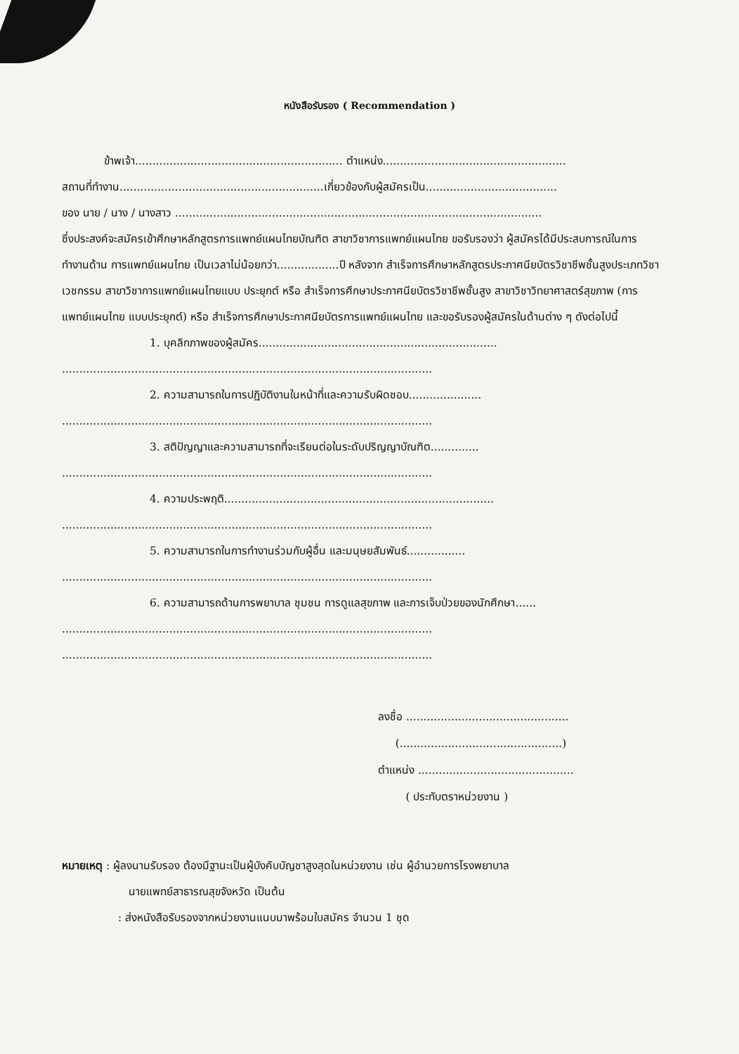หนังสือรับรอง ( Recommendation )
ข้าพเจ้า............................................................ ตำแหน่ง.....................................................
สถานที่ทำงาน...........................................................เกี่ยวข้องกับผู้สมัครเป็น......................................
ของ นาย / นาง / นางสาว ..........................................................................................................
ซึ่งประสงค์จะสมัครเข้าศึกษาหลักสูตรการแพทย์แผนไทยบัณฑิต สาขาวิชาการแพทย์แผนไทย ขอรับรองว่า ผู้สมัครได้มีประสบการณ์ในการทำงานด้าน การแพทย์แผนไทย เป็นเวลาไม่น้อยกว่า..................ปี หลังจาก สำเร็จการศึกษาหลักสูตรประกาศนียบัตรวิชาชีพชั้นสูงประเภทวิชาเวชกรรม สาขาวิชาการแพทย์แผนไทยแบบ ประยุกต์ หรือ สำเร็จการศึกษาประกาศนียบัตรวิชาชีพชั้นสูง สาขาวิชาวิทยาศาสตร์สุขภาพ (การแพทย์แผนไทย แบบประยุกต์) หรือ สำเร็จการศึกษาประกาศนียบัตรการแพทย์แผนไทย และขอรับรองผู้สมัครในด้านต่าง ๆ ดังต่อไปนี้
1. บุคลิกภาพของผู้สมัคร.....................................................................
...........................................................................................................
2. ความสามารถในการปฏิบัติงานในหน้าที่และความรับผิดชอบ.....................
...........................................................................................................
3. สติปัญญาและความสามารถที่จะเรียนต่อในระดับปริญญาบัณฑิต..............
...........................................................................................................
4. ความประพฤติ..............................................................................
...........................................................................................................
5. ความสามารถในการทำงานร่วมกับผู้อื่น และมนุษยสัมพันธ์.................
...........................................................................................................
6. ความสามารถด้านการพยาบาล ชุมชน การดูแลสุขภาพ และการเจ็บป่วยของนักศึกษา......
...........................................................................................................
...........................................................................................................
ลงชื่อ ...............................................
(...............................................)
ตำแหน่ง .............................................
( ประทับตราหน่วยงาน )
หมายเหตุ : ผู้ลงนามรับรอง ต้องมีฐานะเป็นผู้บังคับบัญชาสูงสุดในหน่วยงาน เช่น ผู้อำนวยการโรงพยาบาล
นายแพทย์สาธารณสุขจังหวัด เป็นต้น
: ส่งหนังสือรับรองจากหน่วยงานแนบมาพร้อมใบสมัคร จำนวน 1 ชุด